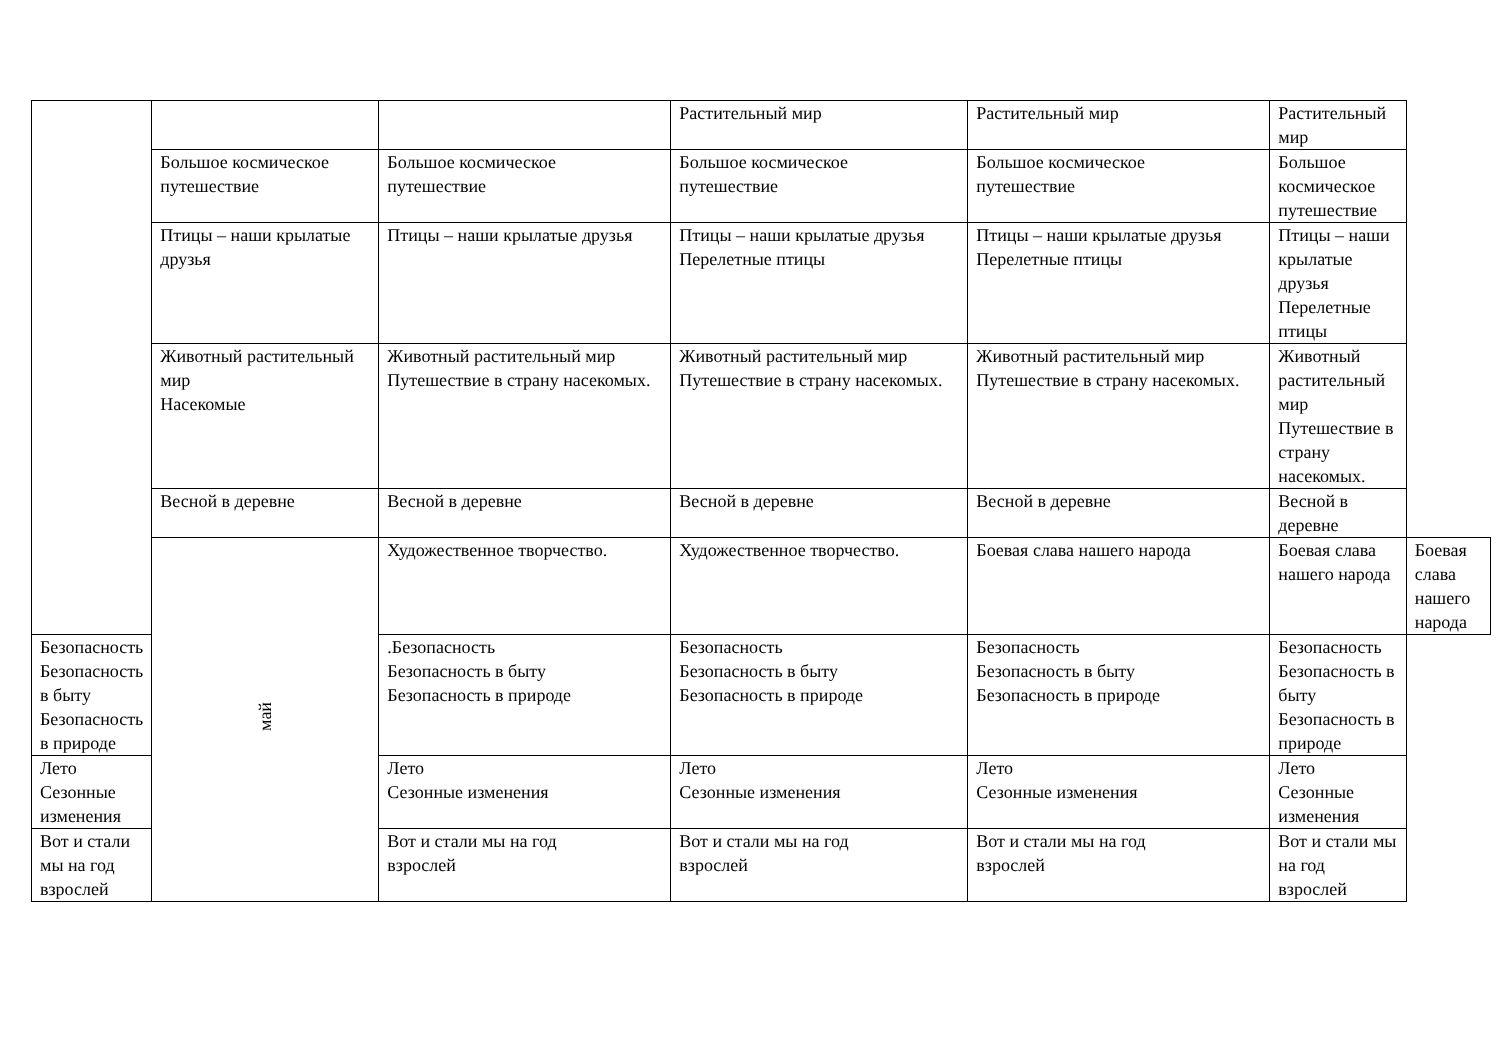| | | | Растительный мир | Растительный мир | Растительный мир | |
| | Большое космическое путешествие | Большое космическое путешествие | Большое космическое путешествие | Большое космическое путешествие | Большое космическое путешествие | |
| | Птицы – наши крылатые друзья | Птицы – наши крылатые друзья | Птицы – наши крылатые друзья Перелетные птицы | Птицы – наши крылатые друзья Перелетные птицы | Птицы – наши крылатые друзья Перелетные птицы | |
| | Животный растительный мир Насекомые | Животный растительный мир Путешествие в страну насекомых. | Животный растительный мир Путешествие в страну насекомых. | Животный растительный мир Путешествие в страну насекомых. | Животный растительный мир Путешествие в страну насекомых. | |
| | Весной в деревне | Весной в деревне | Весной в деревне | Весной в деревне | Весной в деревне | |
| | май | Художественное творчество. | Художественное творчество. | Боевая слава нашего народа | Боевая слава нашего народа | Боевая слава нашего народа |
| Безопасность Безопасность в быту Безопасность в природе | | .Безопасность Безопасность в быту Безопасность в природе | Безопасность Безопасность в быту Безопасность в природе | Безопасность Безопасность в быту Безопасность в природе | Безопасность Безопасность в быту Безопасность в природе | |
| Лето Сезонные изменения | | Лето Сезонные изменения | Лето Сезонные изменения | Лето Сезонные изменения | Лето Сезонные изменения | |
| Вот и стали мы на год взрослей | | Вот и стали мы на год взрослей | Вот и стали мы на год взрослей | Вот и стали мы на год взрослей | Вот и стали мы на год взрослей | |